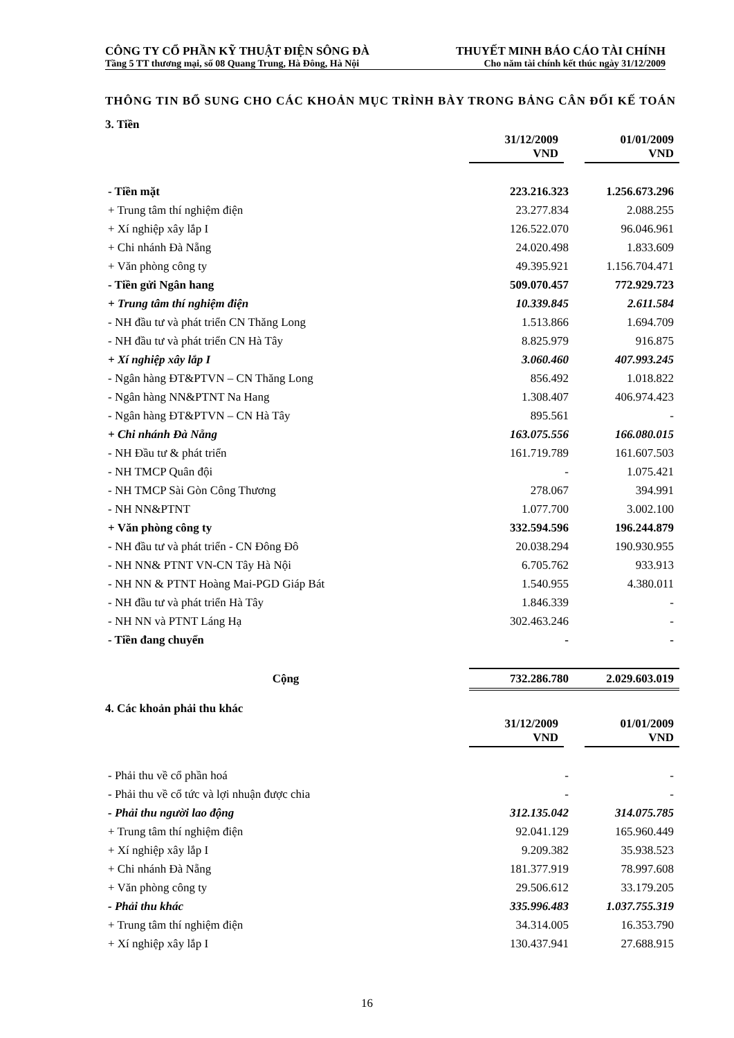CÔNG TY CỔ PHẦN KỸ THUẬT ĐIỆN SÔNG ĐÀ THUYẾT MINH BÁO CÁO TÀI CHÍNH
Tầng 5 TT thương mại, số 08 Quang Trung, Hà Đông, Hà Nội Cho năm tài chính kết thúc ngày 31/12/2009
THÔNG TIN BỔ SUNG CHO CÁC KHOẢN MỤC TRÌNH BÀY TRONG BẢNG CÂN ĐỐI KẾ TOÁN
3. Tiền
| | 31/12/2009 VND | 01/01/2009 VND |
| --- | --- | --- |
| - Tiền mặt | 223.216.323 | 1.256.673.296 |
| + Trung tâm thí nghiệm điện | 23.277.834 | 2.088.255 |
| + Xí nghiệp xây lắp I | 126.522.070 | 96.046.961 |
| + Chi nhánh Đà Nẵng | 24.020.498 | 1.833.609 |
| + Văn phòng công ty | 49.395.921 | 1.156.704.471 |
| - Tiền gửi Ngân hang | 509.070.457 | 772.929.723 |
| + Trung tâm thí nghiệm điện | 10.339.845 | 2.611.584 |
| - NH đầu tư và phát triển CN Thăng Long | 1.513.866 | 1.694.709 |
| - NH đầu tư và phát triển CN Hà Tây | 8.825.979 | 916.875 |
| + Xí nghiệp xây lắp I | 3.060.460 | 407.993.245 |
| - Ngân hàng ĐT&PTVN – CN Thăng Long | 856.492 | 1.018.822 |
| - Ngân hàng NN&PTNT Na Hang | 1.308.407 | 406.974.423 |
| - Ngân hàng ĐT&PTVN – CN Hà Tây | 895.561 | - |
| + Chi nhánh Đà Nẵng | 163.075.556 | 166.080.015 |
| - NH Đầu tư & phát triển | 161.719.789 | 161.607.503 |
| - NH TMCP Quân đội | - | 1.075.421 |
| - NH TMCP Sài Gòn Công Thương | 278.067 | 394.991 |
| - NH NN&PTNT | 1.077.700 | 3.002.100 |
| + Văn phòng công ty | 332.594.596 | 196.244.879 |
| - NH đầu tư và phát triển - CN Đông Đô | 20.038.294 | 190.930.955 |
| - NH NN& PTNT VN-CN Tây Hà Nội | 6.705.762 | 933.913 |
| - NH NN & PTNT Hoàng Mai-PGD Giáp Bát | 1.540.955 | 4.380.011 |
| - NH đầu tư và phát triển Hà Tây | 1.846.339 | - |
| - NH NN và PTNT Láng Hạ | 302.463.246 | - |
| - Tiền đang chuyển | - | - |
| Cộng | 732.286.780 | 2.029.603.019 |
4. Các khoản phải thu khác
| | 31/12/2009 VND | 01/01/2009 VND |
| --- | --- | --- |
| - Phải thu về cổ phần hoá | - | - |
| - Phải thu về cổ tức và lợi nhuận được chia | - | - |
| - Phải thu người lao động | 312.135.042 | 314.075.785 |
| + Trung tâm thí nghiệm điện | 92.041.129 | 165.960.449 |
| + Xí nghiệp xây lắp I | 9.209.382 | 35.938.523 |
| + Chi nhánh Đà Nẵng | 181.377.919 | 78.997.608 |
| + Văn phòng công ty | 29.506.612 | 33.179.205 |
| - Phải thu khác | 335.996.483 | 1.037.755.319 |
| + Trung tâm thí nghiệm điện | 34.314.005 | 16.353.790 |
| + Xí nghiệp xây lắp I | 130.437.941 | 27.688.915 |
16